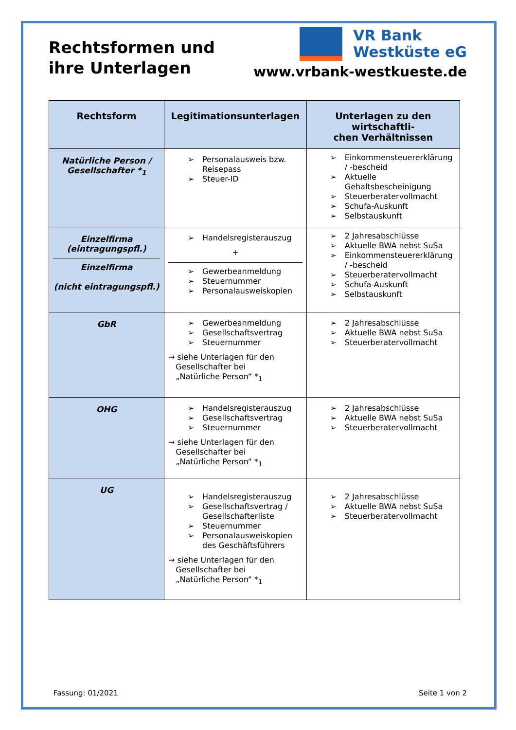Rechtsformen und
ihre Unterlagen
VR Bank
Westküste eG
www.vrbank-westkueste.de
| Rechtsform | Legitimationsunterlagen | Unterlagen zu den wirtschaftli- chen Verhältnissen |
| --- | --- | --- |
| Natürliche Person / Gesellschafter *<sub>1</sub> | ➢ Personalausweis bzw. Reisepass ➢ Steuer-ID | ➢ Einkommensteuererklärung / -bescheid ➢ Aktuelle Gehaltsbescheinigung ➢ Steuerberatervollmacht ➢ Schufa-Auskunft ➢ Selbstauskunft |
| Einzelfirma (eintragungspfl.) Einzelfirma (nicht eintragungspfl.) | ➢ Handelsregisterauszug + ➢ Gewerbeanmeldung ➢ Steuernummer ➢ Personalausweiskopien | ➢ 2 Jahresabschlüsse ➢ Aktuelle BWA nebst SuSa ➢ Einkommensteuererklärung / -bescheid ➢ Steuerberatervollmacht ➢ Schufa-Auskunft ➢ Selbstauskunft |
| GbR | ➢ Gewerbeanmeldung ➢ Gesellschaftsvertrag ➢ Steuernummer → siehe Unterlagen für den Gesellschafter bei „Natürliche Person“ *<sub>1</sub> | ➢ 2 Jahresabschlüsse ➢ Aktuelle BWA nebst SuSa ➢ Steuerberatervollmacht |
| OHG | ➢ Handelsregisterauszug ➢ Gesellschaftsvertrag ➢ Steuernummer → siehe Unterlagen für den Gesellschafter bei „Natürliche Person“ *<sub>1</sub> | ➢ 2 Jahresabschlüsse ➢ Aktuelle BWA nebst SuSa ➢ Steuerberatervollmacht |
| UG | ➢ Handelsregisterauszug ➢ Gesellschaftsvertrag / Gesellschafterliste ➢ Steuernummer ➢ Personalausweiskopien des Geschäftsführers → siehe Unterlagen für den Gesellschafter bei „Natürliche Person“ *<sub>1</sub> | ➢ 2 Jahresabschlüsse ➢ Aktuelle BWA nebst SuSa ➢ Steuerberatervollmacht |
Fassung: 01/2021 Seite 1 von 2